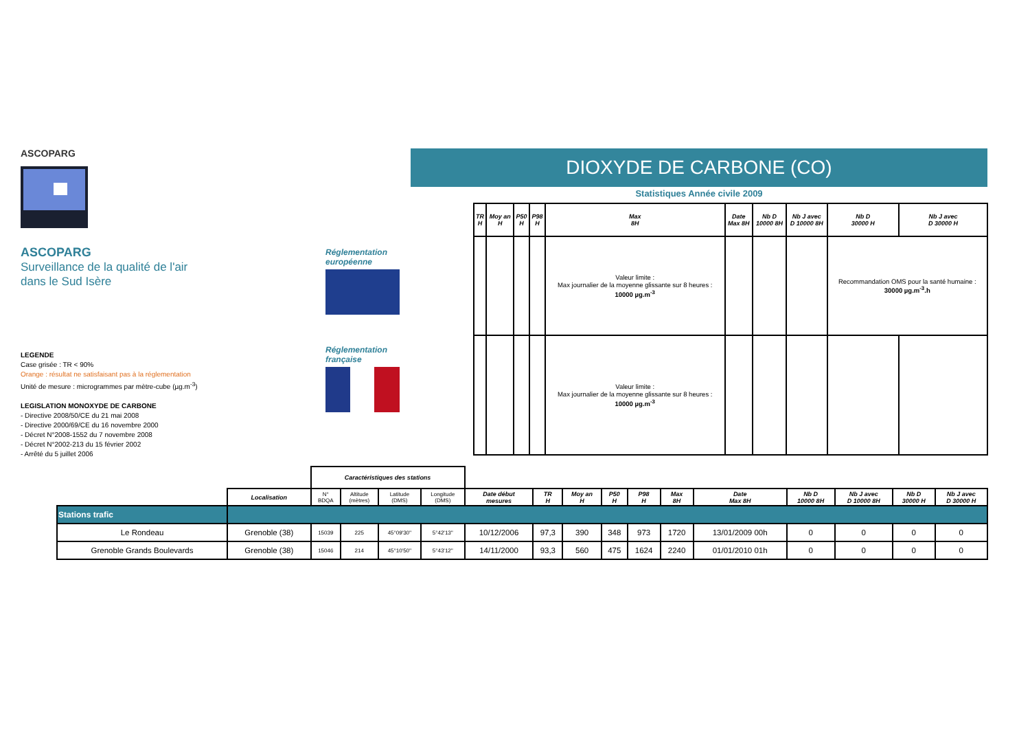ASCOPARG
ASCOPARG
Surveillance de la qualité de l'air
dans le Sud Isère
LEGENDE
Case grisée : TR < 90%
Orange : résultat ne satisfaisant pas à la réglementation
Unité de mesure : microgrammes par mètre-cube (µg.m<sup>-3</sup>)
LEGISLATION MONOXYDE DE CARBONE
- Directive 2008/50/CE du 21 mai 2008
- Directive 2000/69/CE du 16 novembre 2000
- Décret N°2008-1552 du 7 novembre 2008
- Décret N°2002-213 du 15 février 2002
- Arrêté du 5 juillet 2006
DIOXYDE DE CARBONE (CO)
Statistiques Année civile 2009
Réglementation européenne
Réglementation française
| TR H | Moy an H | P50 H | P98 H | Max 8H | Date Max 8H | Nb D 10000 8H | Nb J avec D 10000 8H | Nb D 30000 H | Nb J avec D 30000 H |
| --- | --- | --- | --- | --- | --- | --- | --- | --- | --- |
| | | | | Valeur limite : Max journalier de la moyenne glissante sur 8 heures : 10000 µg.m<sup>-3</sup> | | | | Recommandation OMS pour la santé humaine : 30000 µg.m<sup>-3</sup>.h | |
| | | | | Valeur limite : Max journalier de la moyenne glissante sur 8 heures : 10000 µg.m<sup>-3</sup> | | | | | |
| | | Caractéristiques des stations | | | | | | | | | | | | | | |
| | Localisation | N° BDQA | Altitude (mètres) | Latitude (DMS) | Longitude (DMS) | Date début mesures | TR H | Moy an H | P50 H | P98 H | Max 8H | Date Max 8H | Nb D 10000 8H | Nb J avec D 10000 8H | Nb D 30000 H | Nb J avec D 30000 H |
| Stations trafic | | | | | | | | | | | | | | | | |
| Le Rondeau | Grenoble (38) | 15039 | 225 | 45°09'30'' | 5°42'13'' | 10/12/2006 | 97,3 | 390 | 348 | 973 | 1720 | 13/01/2009 00h | 0 | 0 | 0 | 0 |
| Grenoble Grands Boulevards | Grenoble (38) | 15046 | 214 | 45°10'50'' | 5°43'12'' | 14/11/2000 | 93,3 | 560 | 475 | 1624 | 2240 | 01/01/2010 01h | 0 | 0 | 0 | 0 |